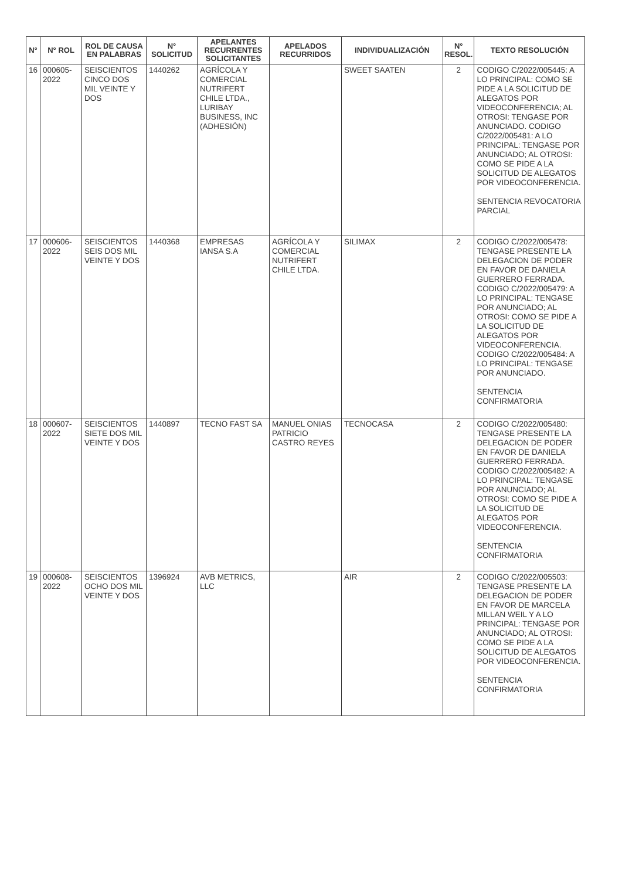| N° | N° ROL | ROL DE CAUSA EN PALABRAS | N° SOLICITUD | APELANTES RECURRENTES SOLICITANTES | APELADOS RECURRIDOS | INDIVIDUALIZACIÓN | N° RESOL. | TEXTO RESOLUCIÓN |
| --- | --- | --- | --- | --- | --- | --- | --- | --- |
| 16 | 000605-2022 | SEISCIENTOS CINCO DOS MIL VEINTE Y DOS | 1440262 | AGRÍCOLA Y COMERCIAL NUTRIFERT CHILE LTDA., LURIBAY BUSINESS, INC (ADHESIÓN) | | SWEET SAATEN | 2 | CODIGO C/2022/005445: A LO PRINCIPAL: COMO SE PIDE A LA SOLICITUD DE ALEGATOS POR VIDEOCONFERENCIA; AL OTROSI: TENGASE POR ANUNCIADO. CODIGO C/2022/005481: A LO PRINCIPAL: TENGASE POR ANUNCIADO; AL OTROSI: COMO SE PIDE A LA SOLICITUD DE ALEGATOS POR VIDEOCONFERENCIA. SENTENCIA REVOCATORIA PARCIAL |
| 17 | 000606-2022 | SEISCIENTOS SEIS DOS MIL VEINTE Y DOS | 1440368 | EMPRESAS IANSA S.A | AGRÍCOLA Y COMERCIAL NUTRIFERT CHILE LTDA. | SILIMAX | 2 | CODIGO C/2022/005478: TENGASE PRESENTE LA DELEGACION DE PODER EN FAVOR DE DANIELA GUERRERO FERRADA. CODIGO C/2022/005479: A LO PRINCIPAL: TENGASE POR ANUNCIADO; AL OTROSI: COMO SE PIDE A LA SOLICITUD DE ALEGATOS POR VIDEOCONFERENCIA. CODIGO C/2022/005484: A LO PRINCIPAL: TENGASE POR ANUNCIADO. SENTENCIA CONFIRMATORIA |
| 18 | 000607-2022 | SEISCIENTOS SIETE DOS MIL VEINTE Y DOS | 1440897 | TECNO FAST SA | MANUEL ONIAS PATRICIO CASTRO REYES | TECNOCASA | 2 | CODIGO C/2022/005480: TENGASE PRESENTE LA DELEGACION DE PODER EN FAVOR DE DANIELA GUERRERO FERRADA. CODIGO C/2022/005482: A LO PRINCIPAL: TENGASE POR ANUNCIADO; AL OTROSI: COMO SE PIDE A LA SOLICITUD DE ALEGATOS POR VIDEOCONFERENCIA. SENTENCIA CONFIRMATORIA |
| 19 | 000608-2022 | SEISCIENTOS OCHO DOS MIL VEINTE Y DOS | 1396924 | AVB METRICS, LLC | | AIR | 2 | CODIGO C/2022/005503: TENGASE PRESENTE LA DELEGACION DE PODER EN FAVOR DE MARCELA MILLAN WEIL Y A LO PRINCIPAL: TENGASE POR ANUNCIADO; AL OTROSI: COMO SE PIDE A LA SOLICITUD DE ALEGATOS POR VIDEOCONFERENCIA. SENTENCIA CONFIRMATORIA |